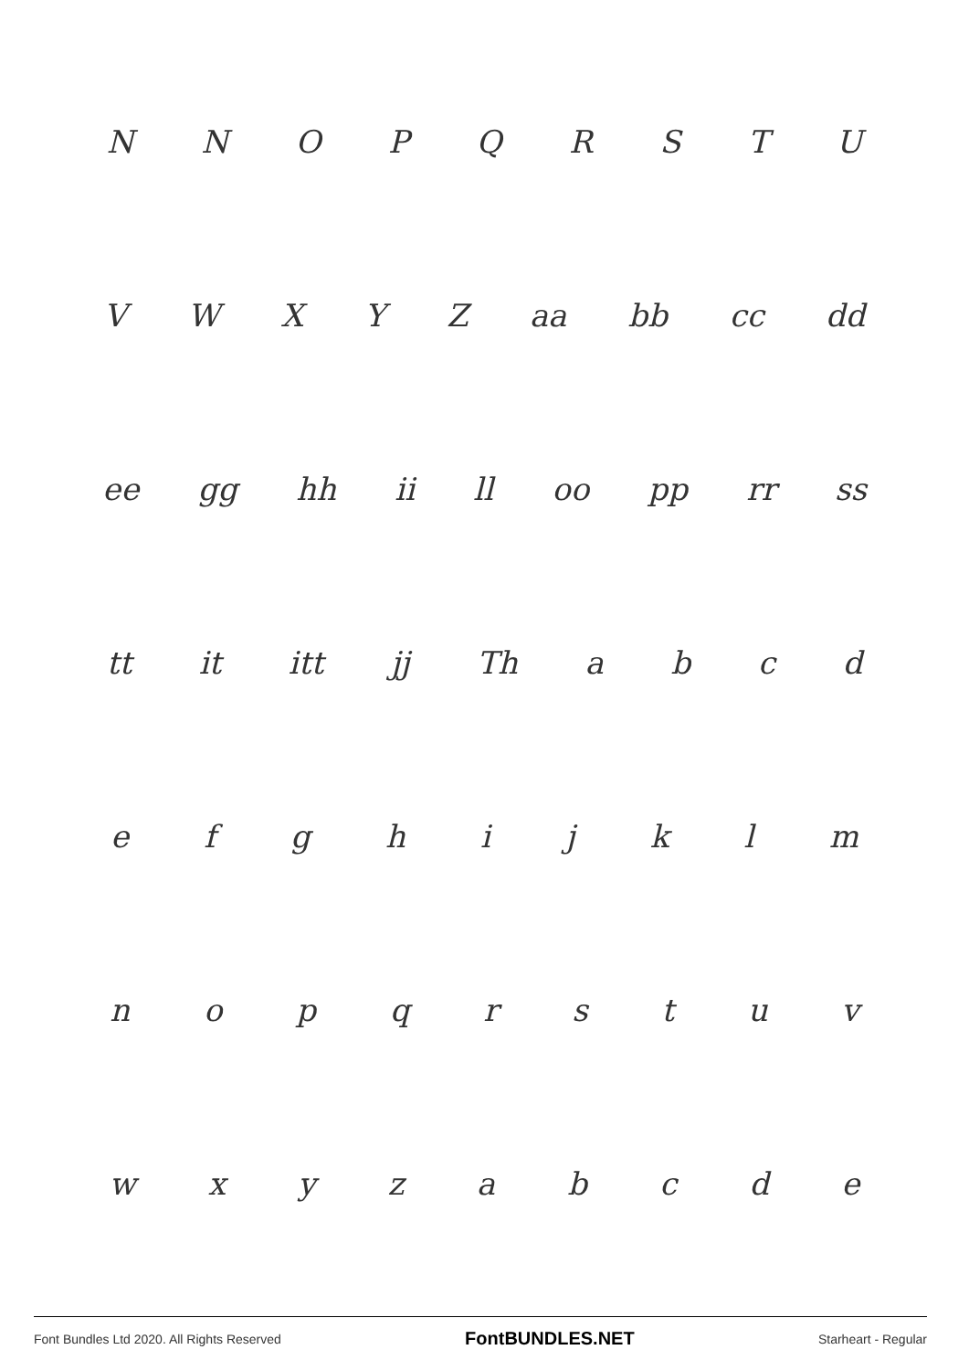NNOPQRSTU
VWXYZ aa bb cc dd
ee gg hh ii ll oo pp rr ss
tt it itt jj Th abcd
efghijklm
nopqrstuv
wxyzabcde
Font Bundles Ltd 2020. All Rights Reserved FontBUNDLES.NET Starheart - Regular